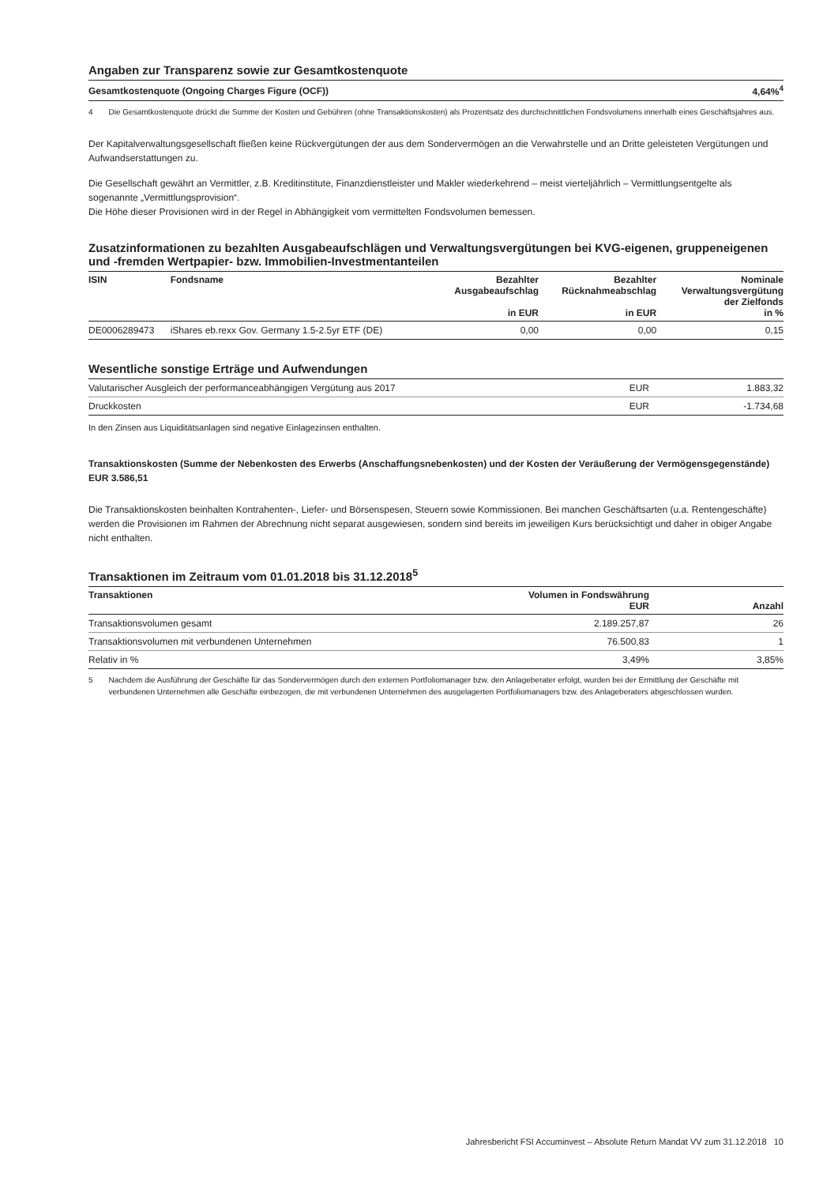Angaben zur Transparenz sowie zur Gesamtkostenquote
| Gesamtkostenquote (Ongoing Charges Figure (OCF)) | 4,64%<sup>4</sup> |
4 Die Gesamtkostenquote drückt die Summe der Kosten und Gebühren (ohne Transaktionskosten) als Prozentsatz des durchschnittlichen Fondsvolumens innerhalb eines Geschäftsjahres aus.
Der Kapitalverwaltungsgesellschaft fließen keine Rückvergütungen der aus dem Sondervermögen an die Verwahrstelle und an Dritte geleisteten Vergütungen und Aufwandserstattungen zu.
Die Gesellschaft gewährt an Vermittler, z.B. Kreditinstitute, Finanzdienstleister und Makler wiederkehrend – meist vierteljährlich – Vermittlungsentgelte als sogenannte „Vermittlungsprovision“.
Die Höhe dieser Provisionen wird in der Regel in Abhängigkeit vom vermittelten Fondsvolumen bemessen.
Zusatzinformationen zu bezahlten Ausgabeaufschlägen und Verwaltungsvergütungen bei KVG-eigenen, gruppeneigenen und -fremden Wertpapier- bzw. Immobilien-Investmentanteilen
| ISIN | Fondsname | Bezahlter Ausgabeaufschlag in EUR | Bezahlter Rücknahmeabschlag in EUR | Nominale Verwaltungsvergütung der Zielfonds in % |
| --- | --- | --- | --- | --- |
| DE0006289473 | iShares eb.rexx Gov. Germany 1.5-2.5yr ETF (DE) | 0,00 | 0,00 | 0,15 |
Wesentliche sonstige Erträge und Aufwendungen
| Valutarischer Ausgleich der performanceabhängigen Vergütung aus 2017 | EUR | 1.883,32 |
| Druckkosten | EUR | -1.734,68 |
In den Zinsen aus Liquiditätsanlagen sind negative Einlagezinsen enthalten.
Transaktionskosten (Summe der Nebenkosten des Erwerbs (Anschaffungsnebenkosten) und der Kosten der Veräußerung der Vermögensgegenstände) EUR 3.586,51
Die Transaktionskosten beinhalten Kontrahenten-, Liefer- und Börsenspesen, Steuern sowie Kommissionen. Bei manchen Geschäftsarten (u.a. Rentengeschäfte) werden die Provisionen im Rahmen der Abrechnung nicht separat ausgewiesen, sondern sind bereits im jeweiligen Kurs berücksichtigt und daher in obiger Angabe nicht enthalten.
Transaktionen im Zeitraum vom 01.01.2018 bis 31.12.2018<sup>5</sup>
| Transaktionen | Volumen in Fondswährung EUR | Anzahl |
| --- | --- | --- |
| Transaktionsvolumen gesamt | 2.189.257,87 | 26 |
| Transaktionsvolumen mit verbundenen Unternehmen | 76.500,83 | 1 |
| Relativ in % | 3,49% | 3,85% |
5 Nachdem die Ausführung der Geschäfte für das Sondervermögen durch den externen Portfoliomanager bzw. den Anlageberater erfolgt, wurden bei der Ermittlung der Geschäfte mit verbundenen Unternehmen alle Geschäfte einbezogen, die mit verbundenen Unternehmen des ausgelagerten Portfoliomanagers bzw. des Anlageberaters abgeschlossen wurden.
Jahresbericht FSI Accuminvest – Absolute Return Mandat VV zum 31.12.2018 10